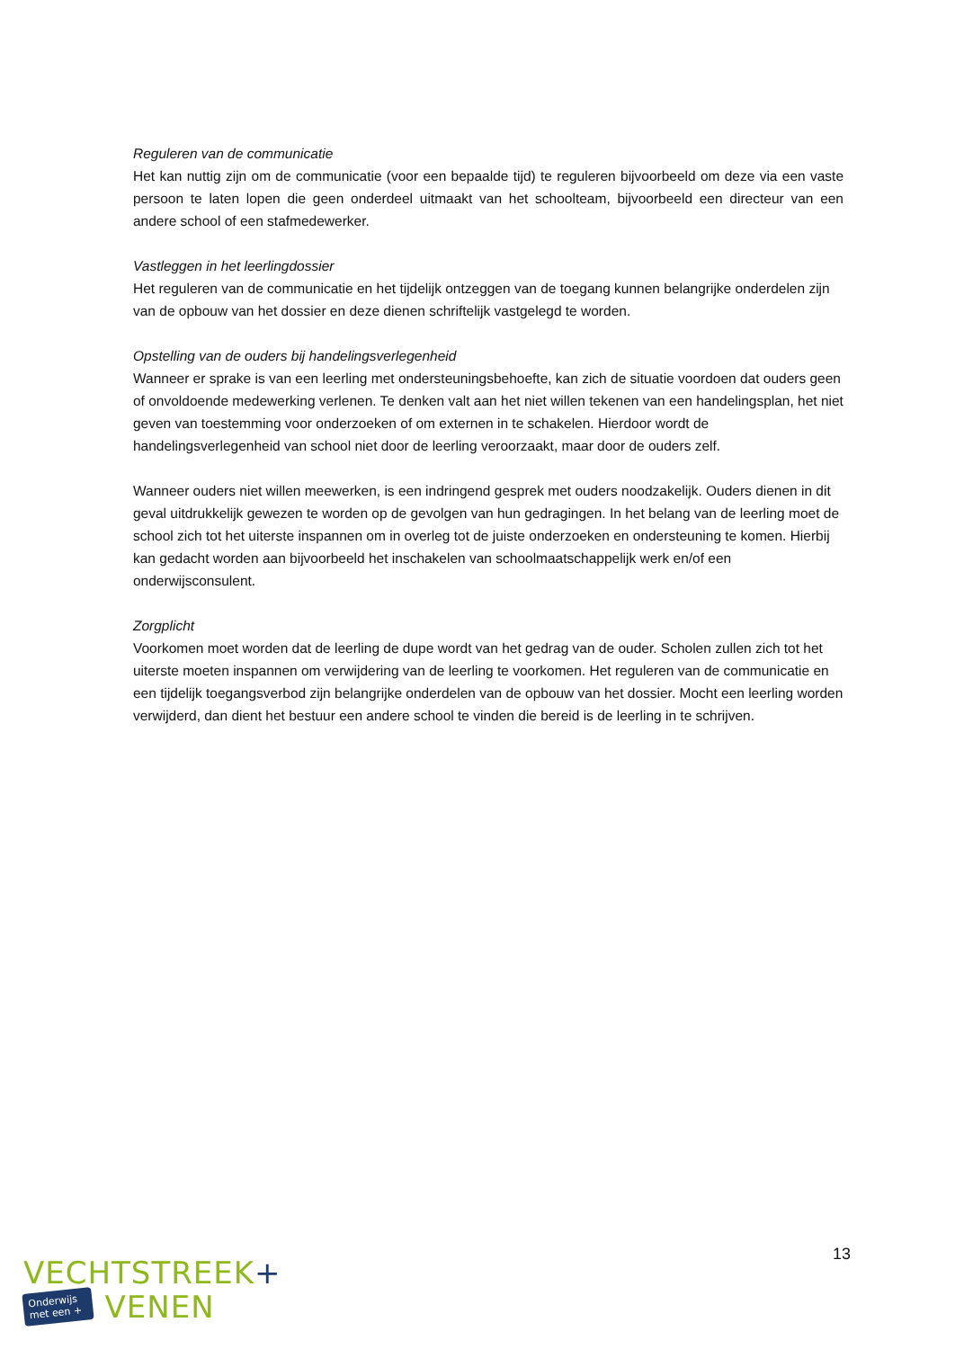Reguleren van de communicatie
Het kan nuttig zijn om de communicatie (voor een bepaalde tijd) te reguleren bijvoorbeeld om deze via een vaste persoon te laten lopen die geen onderdeel uitmaakt van het schoolteam, bijvoorbeeld een directeur van een andere school of een stafmedewerker.
Vastleggen in het leerlingdossier
Het reguleren van de communicatie en het tijdelijk ontzeggen van de toegang kunnen belangrijke onderdelen zijn van de opbouw van het dossier en deze dienen schriftelijk vastgelegd te worden.
Opstelling van de ouders bij handelingsverlegenheid
Wanneer er sprake is van een leerling met ondersteuningsbehoefte, kan zich de situatie voordoen dat ouders geen of onvoldoende medewerking verlenen. Te denken valt aan het niet willen tekenen van een handelingsplan, het niet geven van toestemming voor onderzoeken of om externen in te schakelen. Hierdoor wordt de handelingsverlegenheid van school niet door de leerling veroorzaakt, maar door de ouders zelf.
Wanneer ouders niet willen meewerken, is een indringend gesprek met ouders noodzakelijk. Ouders dienen in dit geval uitdrukkelijk gewezen te worden op de gevolgen van hun gedragingen. In het belang van de leerling moet de school zich tot het uiterste inspannen om in overleg tot de juiste onderzoeken en ondersteuning te komen. Hierbij kan gedacht worden aan bijvoorbeeld het inschakelen van schoolmaatschappelijk werk en/of een onderwijsconsulent.
Zorgplicht
Voorkomen moet worden dat de leerling de dupe wordt van het gedrag van de ouder. Scholen zullen zich tot het uiterste moeten inspannen om verwijdering van de leerling te voorkomen. Het reguleren van de communicatie en een tijdelijk toegangsverbod zijn belangrijke onderdelen van de opbouw van het dossier. Mocht een leerling worden verwijderd, dan dient het bestuur een andere school te vinden die bereid is de leerling in te schrijven.
13
VECHTSTREEK+
Onderwijs
met een +
VENEN